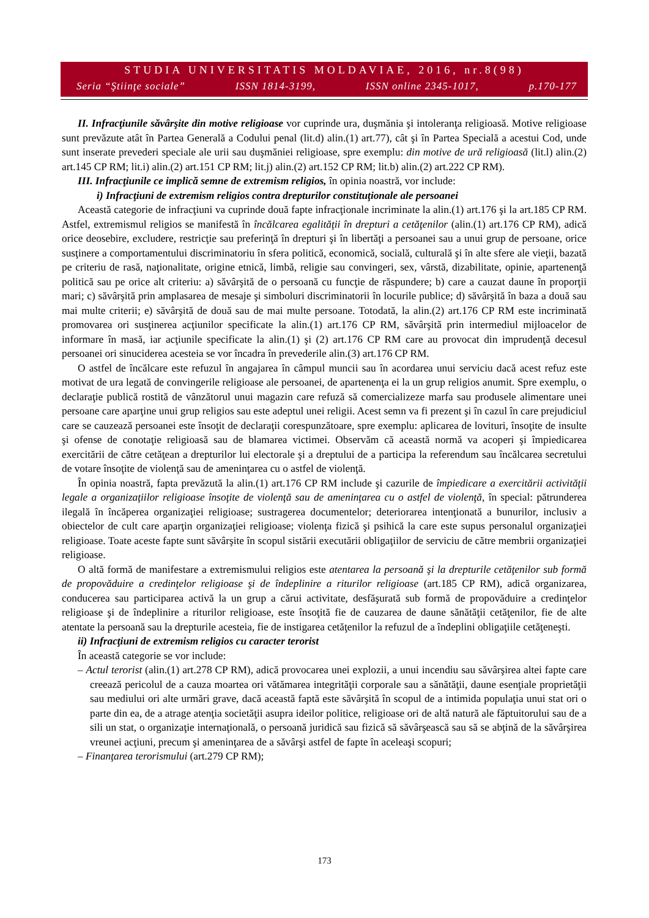STUDIA UNIVERSITATIS MOLDAVIAE, 2016, nr.8(98)
Seria “Ştiinţe sociale” ISSN 1814-3199, ISSN online 2345-1017, p.170-177
II. Infracţiunile săvârşite din motive religioase vor cuprinde ura, duşmănia şi intoleranţa religioasă. Motive religioase sunt prevăzute atât în Partea Generală a Codului penal (lit.d) alin.(1) art.77), cât şi în Partea Specială a acestui Cod, unde sunt inserate prevederi speciale ale urii sau duşmăniei religioase, spre exemplu: din motive de ură religioasă (lit.l) alin.(2) art.145 CP RM; lit.i) alin.(2) art.151 CP RM; lit.j) alin.(2) art.152 CP RM; lit.b) alin.(2) art.222 CP RM).
III. Infracţiunile ce implică semne de extremism religios, în opinia noastră, vor include:
i) Infracţiuni de extremism religios contra drepturilor constituţionale ale persoanei
Această categorie de infracţiuni va cuprinde două fapte infracţionale incriminate la alin.(1) art.176 şi la art.185 CP RM. Astfel, extremismul religios se manifestă în încălcarea egalităţii în drepturi a cetăţenilor (alin.(1) art.176 CP RM), adică orice deosebire, excludere, restricţie sau preferinţă în drepturi şi în libertăţi a persoanei sau a unui grup de persoane, orice susţinere a comportamentului discriminatoriu în sfera politică, economică, socială, culturală şi în alte sfere ale vieţii, bazată pe criteriu de rasă, naţionalitate, origine etnică, limbă, religie sau convingeri, sex, vârstă, dizabilitate, opinie, apartenenţă politică sau pe orice alt criteriu: a) săvârşită de o persoană cu funcţie de răspundere; b) care a cauzat daune în proporţii mari; c) săvârşită prin amplasarea de mesaje şi simboluri discriminatorii în locurile publice; d) săvârşită în baza a două sau mai multe criterii; e) săvârşită de două sau de mai multe persoane. Totodată, la alin.(2) art.176 CP RM este incriminată promovarea ori susţinerea acţiunilor specificate la alin.(1) art.176 CP RM, săvârşită prin intermediul mijloacelor de informare în masă, iar acţiunile specificate la alin.(1) şi (2) art.176 CP RM care au provocat din imprudenţă decesul persoanei ori sinuciderea acesteia se vor încadra în prevederile alin.(3) art.176 CP RM.
O astfel de încălcare este refuzul în angajarea în câmpul muncii sau în acordarea unui serviciu dacă acest refuz este motivat de ura legată de convingerile religioase ale persoanei, de apartenenţa ei la un grup religios anumit. Spre exemplu, o declaraţie publică rostită de vânzătorul unui magazin care refuză să comercializeze marfa sau produsele alimentare unei persoane care aparţine unui grup religios sau este adeptul unei religii. Acest semn va fi prezent şi în cazul în care prejudiciul care se cauzează persoanei este însoţit de declaraţii corespunzătoare, spre exemplu: aplicarea de lovituri, însoţite de insulte şi ofense de conotaţie religioasă sau de blamarea victimei. Observăm că această normă va acoperi şi împiedicarea exercitării de către cetăţean a drepturilor lui electorale şi a dreptului de a participa la referendum sau încălcarea secretului de votare însoţite de violenţă sau de ameninţarea cu o astfel de violenţă.
În opinia noastră, fapta prevăzută la alin.(1) art.176 CP RM include şi cazurile de împiedicare a exercitării activităţii legale a organizaţiilor religioase însoţite de violenţă sau de ameninţarea cu o astfel de violenţă, în special: pătrunderea ilegală în încăperea organizaţiei religioase; sustragerea documentelor; deteriorarea intenţionată a bunurilor, inclusiv a obiectelor de cult care aparţin organizaţiei religioase; violenţa fizică şi psihică la care este supus personalul organizaţiei religioase. Toate aceste fapte sunt săvârşite în scopul sistării executării obligaţiilor de serviciu de către membrii organizaţiei religioase.
O altă formă de manifestare a extremismului religios este atentarea la persoană şi la drepturile cetăţenilor sub formă de propovăduire a credinţelor religioase şi de îndeplinire a riturilor religioase (art.185 CP RM), adică organizarea, conducerea sau participarea activă la un grup a cărui activitate, desfăşurată sub formă de propovăduire a credinţelor religioase şi de îndeplinire a riturilor religioase, este însoţită fie de cauzarea de daune sănătăţii cetăţenilor, fie de alte atentate la persoană sau la drepturile acesteia, fie de instigarea cetăţenilor la refuzul de a îndeplini obligaţiile cetăţeneşti.
ii) Infracţiuni de extremism religios cu caracter terorist
În această categorie se vor include:
– Actul terorist (alin.(1) art.278 CP RM), adică provocarea unei explozii, a unui incendiu sau săvârşirea altei fapte care creează pericolul de a cauza moartea ori vătămarea integrităţii corporale sau a sănătăţii, daune esenţiale proprietăţii sau mediului ori alte urmări grave, dacă această faptă este săvârşită în scopul de a intimida populaţia unui stat ori o parte din ea, de a atrage atenţia societăţii asupra ideilor politice, religioase ori de altă natură ale făptuitorului sau de a sili un stat, o organizaţie internaţională, o persoană juridică sau fizică să săvârşească sau să se abţină de la săvârşirea vreunei acţiuni, precum şi ameninţarea de a săvârşi astfel de fapte în aceleaşi scopuri;
– Finanţarea terorismului (art.279 CP RM);
173